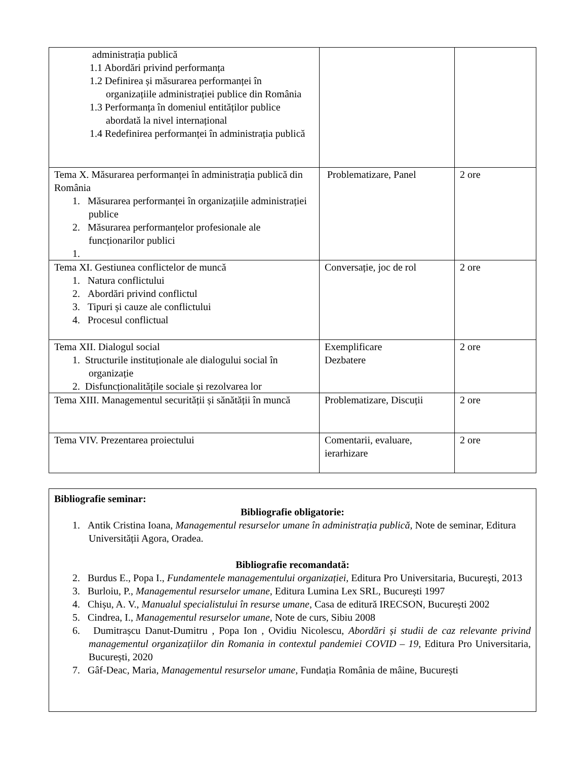| administrația publică 1.1 Abordări privind performanța 1.2 Definirea și măsurarea performanței în organizațiile administrației publice din România 1.3 Performanța în domeniul entităților publice abordată la nivel internațional 1.4 Redefinirea performanței în administrația publică | | |
| Tema X. Măsurarea performanței în administrația publică din România 1. Măsurarea performanței în organizațiile administrației publice 2. Măsurarea performanțelor profesionale ale funcționarilor publici 1. | Problematizare, Panel | 2 ore |
| Tema XI. Gestiunea conflictelor de muncă 1. Natura conflictului 2. Abordări privind conflictul 3. Tipuri și cauze ale conflictului 4. Procesul conflictual | Conversație, joc de rol | 2 ore |
| Tema XII. Dialogul social 1. Structurile instituționale ale dialogului social în organizație 2. Disfuncționalitățile sociale și rezolvarea lor | Exemplificare Dezbatere | 2 ore |
| Tema XIII. Managementul securității și sănătății în muncă | Problematizare, Discuții | 2 ore |
| Tema VIV. Prezentarea proiectului | Comentarii, evaluare, ierarhizare | 2 ore |
| Bibliografie seminar: Bibliografie obligatorie: 1. Antik Cristina Ioana, Managementul resurselor umane în administrația publică , Note de seminar, Editura Universității Agora, Oradea. Bibliografie recomandată: 2. Burdus E., Popa I., Fundamentele managementului organizației, Editura Pro Universitaria, Bucureşti, 2013 3. Burloiu, P., Managementul resurselor umane , Editura Lumina Lex SRL, București 1997 4. Chișu, A. V., Manualul specialistului în resurse umane , Casa de editură IRECSON, București 2002 5. Cindrea, I., Managementul resurselor umane , Note de curs, Sibiu 2008 6. Dumitrașcu Danut-Dumitru , Popa Ion , Ovidiu Nicolescu, Abordări și studii de caz relevante privind managementul organizațiilor din Romania in contextul pandemiei COVID – 19 , Editura Pro Universitaria, București, 2020 7. Gâf-Deac, Maria, Managementul resurselor umane , Fundația România de mâine, București |